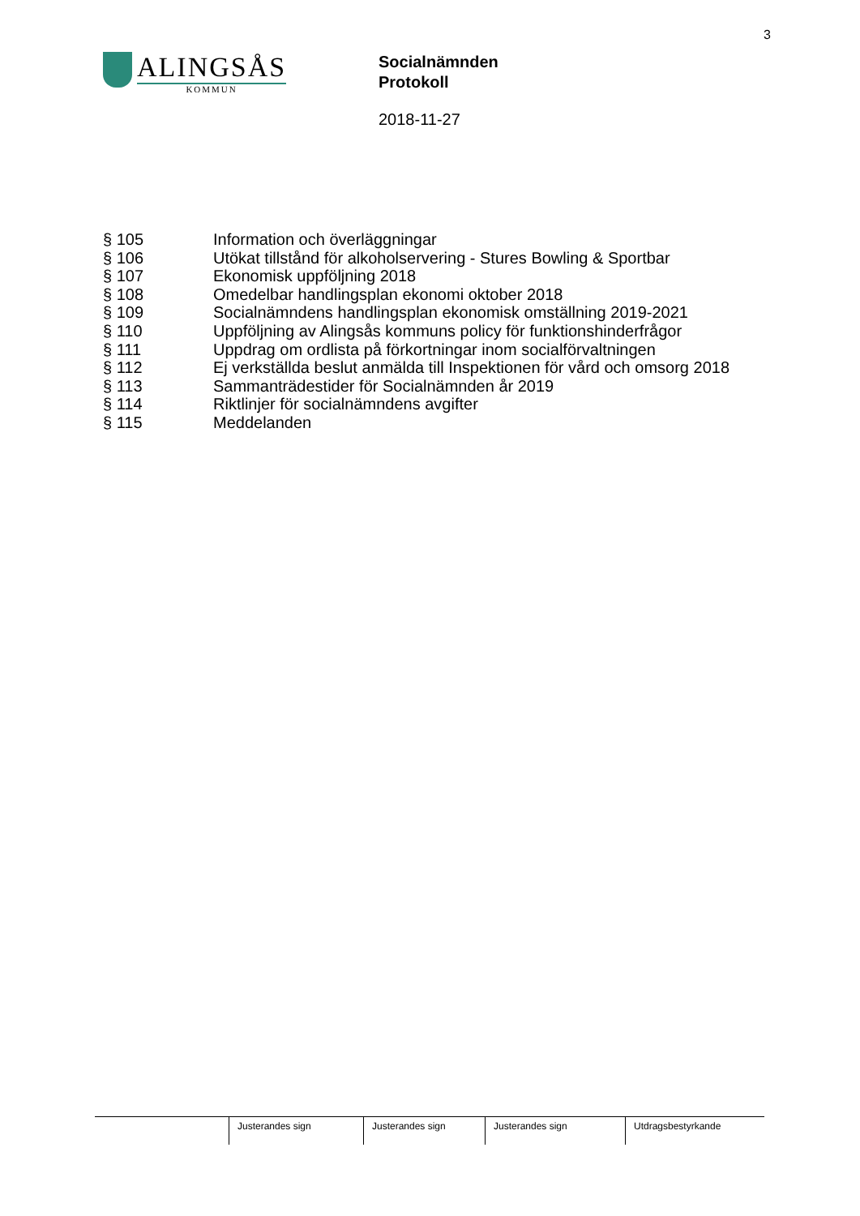3
ALINGSÅS
KOMMUN
Socialnämnden
Protokoll
2018-11-27
§ 105 Information och överläggningar
§ 106 Utökat tillstånd för alkoholservering - Stures Bowling & Sportbar
§ 107 Ekonomisk uppföljning 2018
§ 108 Omedelbar handlingsplan ekonomi oktober 2018
§ 109 Socialnämndens handlingsplan ekonomisk omställning 2019-2021
§ 110 Uppföljning av Alingsås kommuns policy för funktionshinderfrågor
§ 111 Uppdrag om ordlista på förkortningar inom socialförvaltningen
§ 112 Ej verkställda beslut anmälda till Inspektionen för vård och omsorg 2018
§ 113 Sammanträdestider för Socialnämnden år 2019
§ 114 Riktlinjer för socialnämndens avgifter
§ 115 Meddelanden
Justerandes sign Justerandes sign Justerandes sign Utdragsbestyrkande